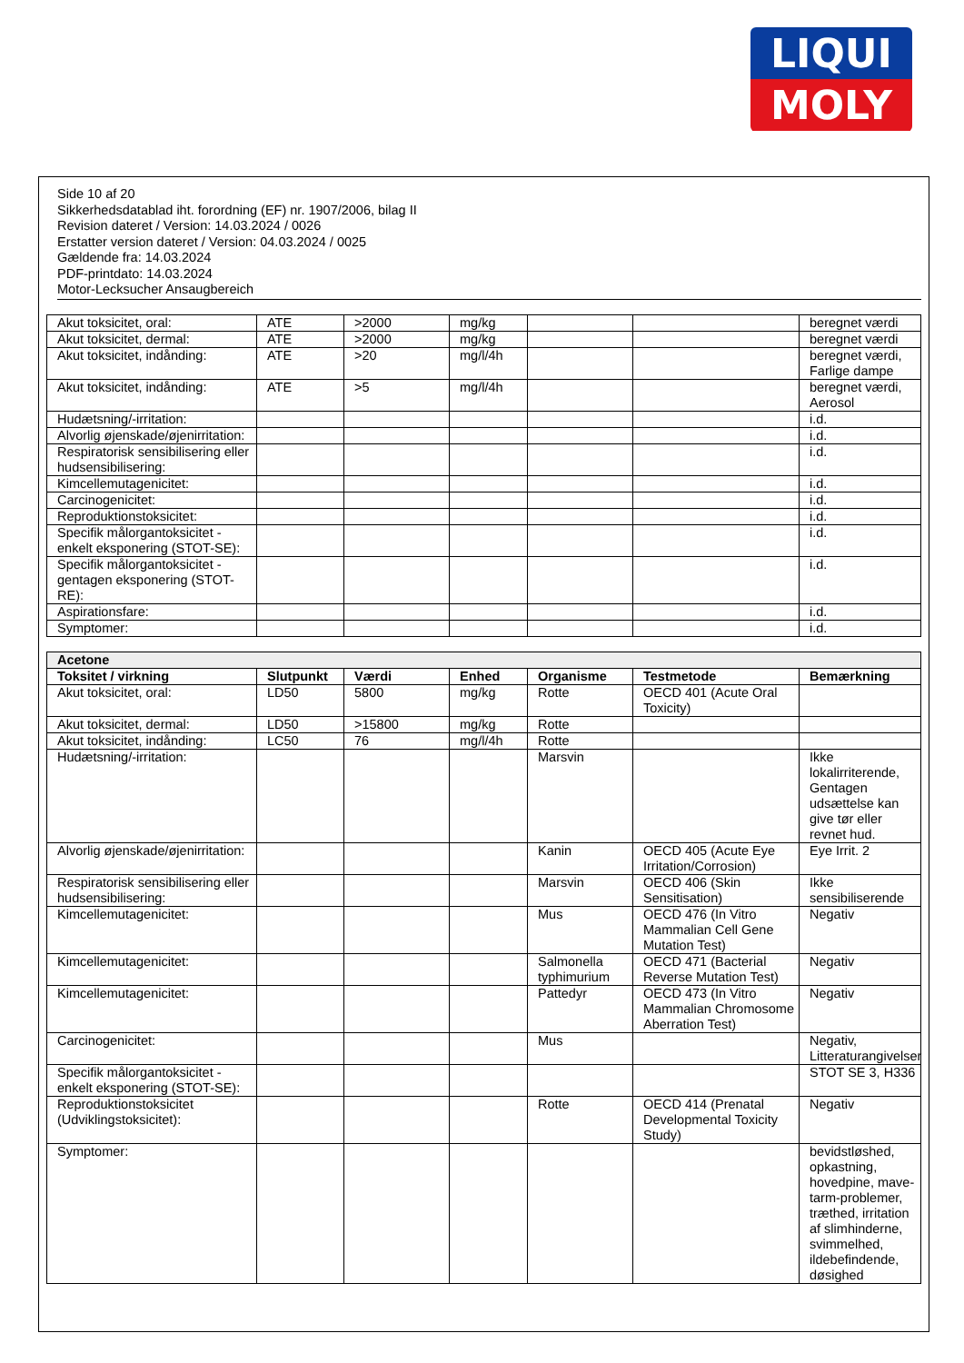LIQUI
MOLY
Side 10 af 20
Sikkerhedsdatablad iht. forordning (EF) nr. 1907/2006, bilag II
Revision dateret / Version: 14.03.2024 / 0026
Erstatter version dateret / Version: 04.03.2024 / 0025
Gældende fra: 14.03.2024
PDF-printdato: 14.03.2024
Motor-Lecksucher Ansaugbereich
| Akut toksicitet, oral: | ATE | >2000 | mg/kg | | | beregnet værdi |
| Akut toksicitet, dermal: | ATE | >2000 | mg/kg | | | beregnet værdi |
| Akut toksicitet, indånding: | ATE | >20 | mg/l/4h | | | beregnet værdi, Farlige dampe |
| Akut toksicitet, indånding: | ATE | >5 | mg/l/4h | | | beregnet værdi, Aerosol |
| Hudætsning/-irritation: | | | | | | i.d. |
| Alvorlig øjenskade/øjenirritation: | | | | | | i.d. |
| Respiratorisk sensibilisering eller hudsensibilisering: | | | | | | i.d. |
| Kimcellemutagenicitet: | | | | | | i.d. |
| Carcinogenicitet: | | | | | | i.d. |
| Reproduktionstoksicitet: | | | | | | i.d. |
| Specifik målorgantoksicitet - enkelt eksponering (STOT-SE): | | | | | | i.d. |
| Specifik målorgantoksicitet - gentagen eksponering (STOT-RE): | | | | | | i.d. |
| Aspirationsfare: | | | | | | i.d. |
| Symptomer: | | | | | | i.d. |
| Acetone | | | | | | |
| --- | --- | --- | --- | --- | --- | --- |
| Toksitet / virkning | Slutpunkt | Værdi | Enhed | Organisme | Testmetode | Bemærkning |
| Akut toksicitet, oral: | LD50 | 5800 | mg/kg | Rotte | OECD 401 (Acute Oral Toxicity) | |
| Akut toksicitet, dermal: | LD50 | >15800 | mg/kg | Rotte | | |
| Akut toksicitet, indånding: | LC50 | 76 | mg/l/4h | Rotte | | |
| Hudætsning/-irritation: | | | | Marsvin | | Ikke lokalirriterende, Gentagen udsættelse kan give tør eller revnet hud. |
| Alvorlig øjenskade/øjenirritation: | | | | Kanin | OECD 405 (Acute Eye Irritation/Corrosion) | Eye Irrit. 2 |
| Respiratorisk sensibilisering eller hudsensibilisering: | | | | Marsvin | OECD 406 (Skin Sensitisation) | Ikke sensibiliserende |
| Kimcellemutagenicitet: | | | | Mus | OECD 476 (In Vitro Mammalian Cell Gene Mutation Test) | Negativ |
| Kimcellemutagenicitet: | | | | Salmonella typhimurium | OECD 471 (Bacterial Reverse Mutation Test) | Negativ |
| Kimcellemutagenicitet: | | | | Pattedyr | OECD 473 (In Vitro Mammalian Chromosome Aberration Test) | Negativ |
| Carcinogenicitet: | | | | Mus | | Negativ, Litteraturangivelser |
| Specifik målorgantoksicitet - enkelt eksponering (STOT-SE): | | | | | | STOT SE 3, H336 |
| Reproduktionstoksicitet (Udviklingstoksicitet): | | | | Rotte | OECD 414 (Prenatal Developmental Toxicity Study) | Negativ |
| Symptomer: | | | | | | bevidstløshed, opkastning, hovedpine, mave-tarm-problemer, træthed, irritation af slimhinderne, svimmelhed, ildebefindende, døsighed |